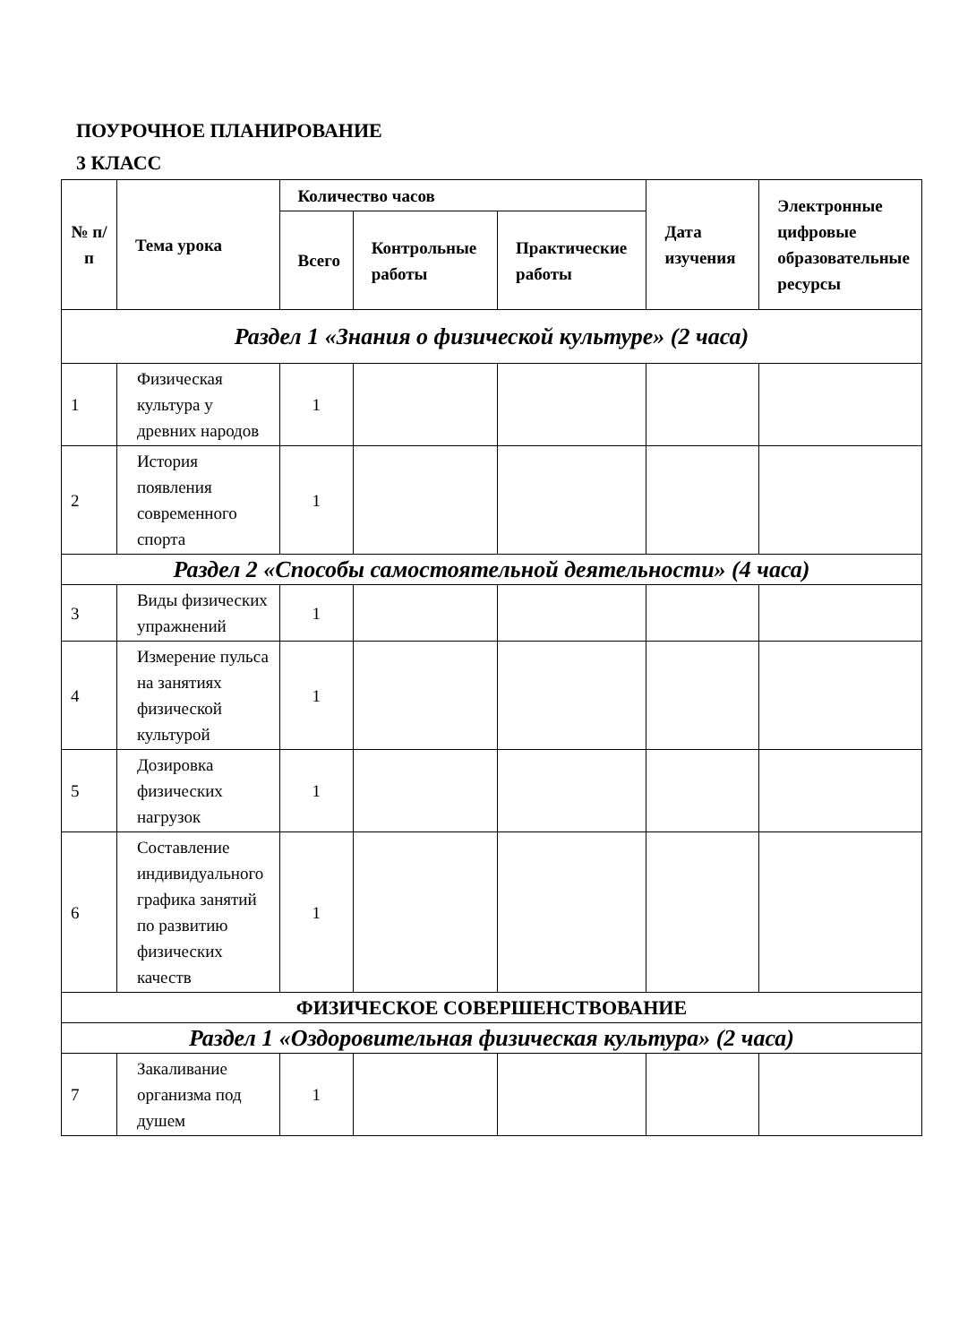ПОУРОЧНОЕ ПЛАНИРОВАНИЕ
3 КЛАСС
| № п/п | Тема урока | Количество часов | | | Дата изучения | Электронные цифровые образовательные ресурсы |
| --- | --- | --- | --- | --- | --- | --- |
| | | Всего | Контрольные работы | Практические работы | | |
| Раздел 1 «Знания о физической культуре» (2 часа) | | | | | | |
| 1 | Физическая культура у древних народов | 1 | | | | |
| 2 | История появления современного спорта | 1 | | | | |
| Раздел 2 «Способы самостоятельной деятельности» (4 часа) | | | | | | |
| 3 | Виды физических упражнений | 1 | | | | |
| 4 | Измерение пульса на занятиях физической культурой | 1 | | | | |
| 5 | Дозировка физических нагрузок | 1 | | | | |
| 6 | Составление индивидуального графика занятий по развитию физических качеств | 1 | | | | |
| ФИЗИЧЕСКОЕ СОВЕРШЕНСТВОВАНИЕ | | | | | | |
| Раздел 1 «Оздоровительная физическая культура» (2 часа) | | | | | | |
| 7 | Закаливание организма под душем | 1 | | | | |